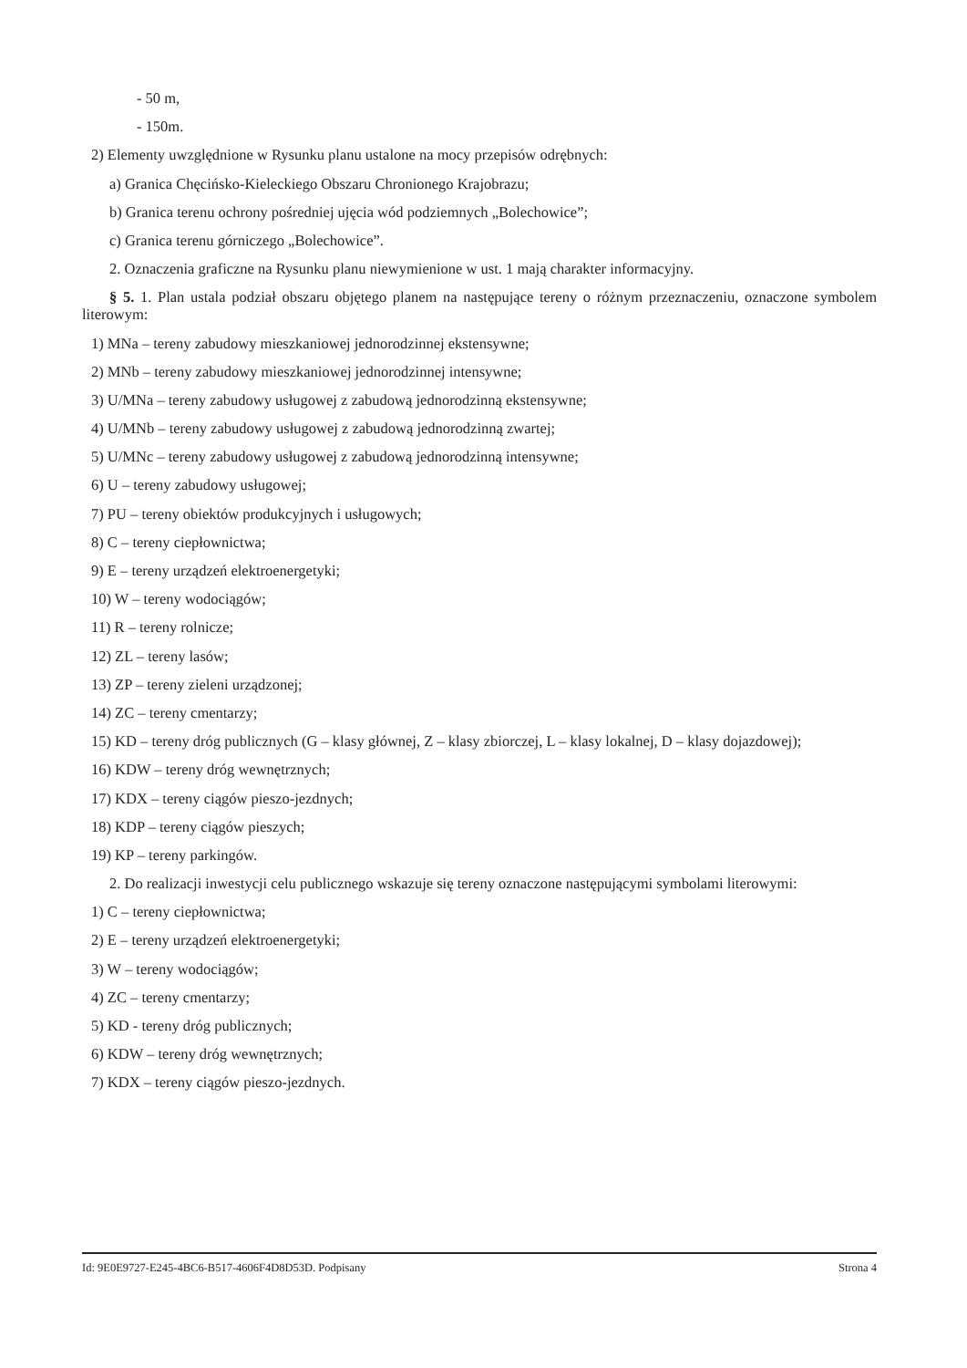- 50 m,
- 150m.
2) Elementy uwzględnione w Rysunku planu ustalone na mocy przepisów odrębnych:
a) Granica Chęcińsko-Kieleckiego Obszaru Chronionego Krajobrazu;
b) Granica terenu ochrony pośredniej ujęcia wód podziemnych „Bolechowice”;
c) Granica terenu górniczego „Bolechowice”.
2. Oznaczenia graficzne na Rysunku planu niewymienione w ust. 1 mają charakter informacyjny.
§ 5. 1. Plan ustala podział obszaru objętego planem na następujące tereny o różnym przeznaczeniu, oznaczone symbolem literowym:
1) MNa – tereny zabudowy mieszkaniowej jednorodzinnej ekstensywne;
2) MNb – tereny zabudowy mieszkaniowej jednorodzinnej intensywne;
3) U/MNa – tereny zabudowy usługowej z zabudową jednorodzinną ekstensywne;
4) U/MNb – tereny zabudowy usługowej z zabudową jednorodzinną zwartej;
5) U/MNc – tereny zabudowy usługowej z zabudową jednorodzinną intensywne;
6) U – tereny zabudowy usługowej;
7) PU – tereny obiektów produkcyjnych i usługowych;
8) C – tereny ciepłownictwa;
9) E – tereny urządzeń elektroenergetyki;
10) W – tereny wodociągów;
11) R – tereny rolnicze;
12) ZL – tereny lasów;
13) ZP – tereny zieleni urządzonej;
14) ZC – tereny cmentarzy;
15) KD – tereny dróg publicznych (G – klasy głównej, Z – klasy zbiorczej, L – klasy lokalnej, D – klasy dojazdowej);
16) KDW – tereny dróg wewnętrznych;
17) KDX – tereny ciągów pieszo-jezdnych;
18) KDP – tereny ciągów pieszych;
19) KP – tereny parkingów.
2. Do realizacji inwestycji celu publicznego wskazuje się tereny oznaczone następującymi symbolami literowymi:
1) C – tereny ciepłownictwa;
2) E – tereny urządzeń elektroenergetyki;
3) W – tereny wodociągów;
4) ZC – tereny cmentarzy;
5) KD - tereny dróg publicznych;
6) KDW – tereny dróg wewnętrznych;
7) KDX – tereny ciągów pieszo-jezdnych.
Id: 9E0E9727-E245-4BC6-B517-4606F4D8D53D. Podpisany Strona 4